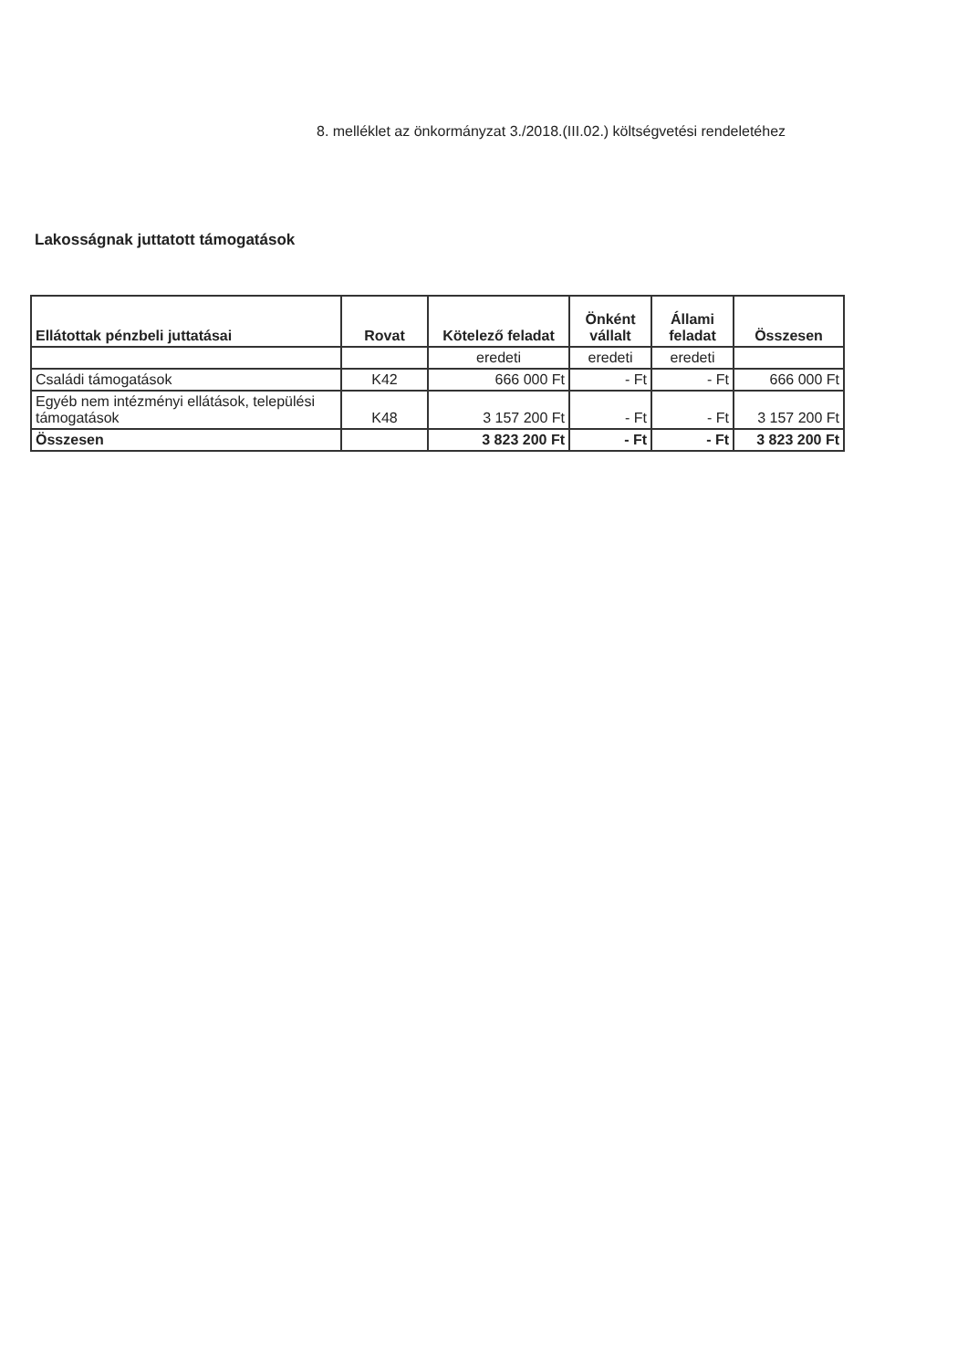8. melléklet az önkormányzat 3./2018.(III.02.) költségvetési rendeletéhez
Lakosságnak juttatott támogatások
| Ellátottak pénzbeli juttatásai | Rovat | Kötelező feladat | Önként vállalt | Állami feladat | Összesen |
| --- | --- | --- | --- | --- | --- |
| | | eredeti | eredeti | eredeti | |
| Családi támogatások | K42 | 666 000 Ft | - Ft | - Ft | 666 000 Ft |
| Egyéb nem intézményi ellátások, települési támogatások | K48 | 3 157 200 Ft | - Ft | - Ft | 3 157 200 Ft |
| Összesen | | 3 823 200 Ft | - Ft | - Ft | 3 823 200 Ft |